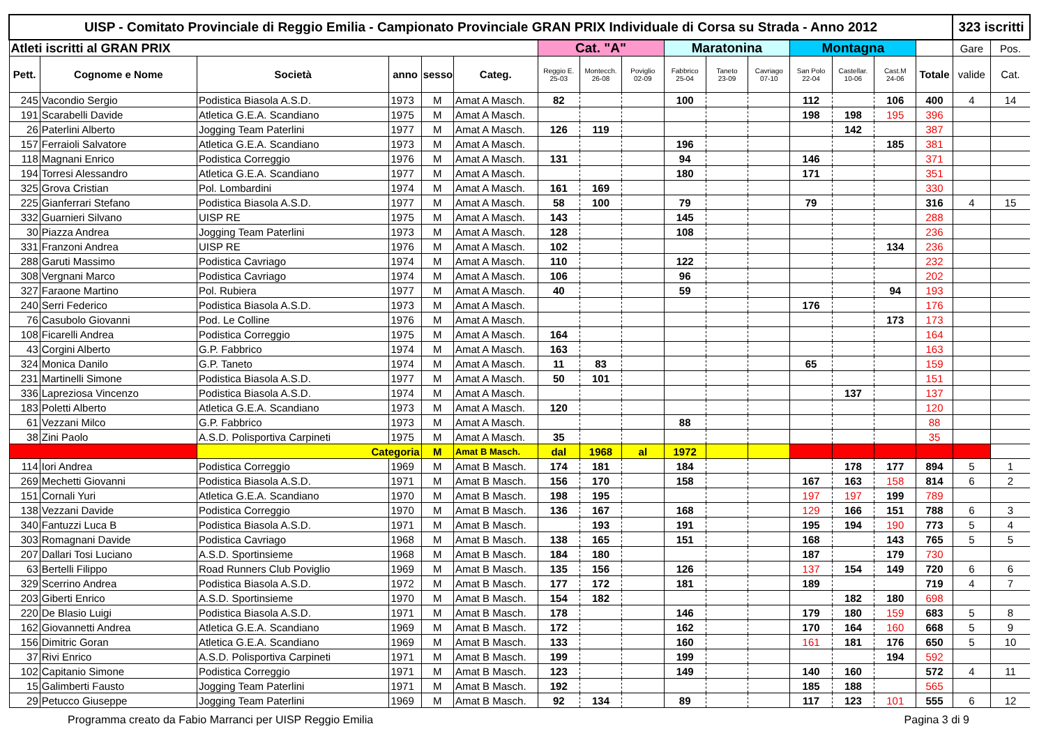| UISP - Comitato Provinciale di Reggio Emilia - Campionato Provinciale GRAN PRIX Individuale di Corsa su Strada - Anno 2012 | | | | | | | | | | | | | | | | 323 iscritti | |
| Atleti iscritti al GRAN PRIX | | | | | | Cat. "A" | | | Maratonina | | | Montagna | | | | Gare | Pos. |
| Pett. | Cognome e Nome | Società | anno | sesso | Categ. | Reggio E. 25-03 | Montecch. 26-08 | Poviglio 02-09 | Fabbrico 25-04 | Taneto 23-09 | Cavriago 07-10 | San Polo 22-04 | Castellar. 10-06 | Cast.M 24-06 | Totale | valide | Cat. |
| 245 | Vacondio Sergio | Podistica Biasola A.S.D. | 1973 | M | Amat A Masch. | 82 | | | 100 | | | 112 | | 106 | 400 | 4 | 14 |
| 191 | Scarabelli Davide | Atletica G.E.A. Scandiano | 1975 | M | Amat A Masch. | | | | | | | 198 | 198 | 195 | 396 | | |
| 26 | Paterlini Alberto | Jogging Team Paterlini | 1977 | M | Amat A Masch. | 126 | 119 | | | | | | 142 | | 387 | | |
| 157 | Ferraioli Salvatore | Atletica G.E.A. Scandiano | 1973 | M | Amat A Masch. | | | | 196 | | | | | 185 | 381 | | |
| 118 | Magnani Enrico | Podistica Correggio | 1976 | M | Amat A Masch. | 131 | | | 94 | | | 146 | | | 371 | | |
| 194 | Torresi Alessandro | Atletica G.E.A. Scandiano | 1977 | M | Amat A Masch. | | | | 180 | | | 171 | | | 351 | | |
| 325 | Grova Cristian | Pol. Lombardini | 1974 | M | Amat A Masch. | 161 | 169 | | | | | | | | 330 | | |
| 225 | Gianferrari Stefano | Podistica Biasola A.S.D. | 1977 | M | Amat A Masch. | 58 | 100 | | 79 | | | 79 | | | 316 | 4 | 15 |
| 332 | Guarnieri Silvano | UISP RE | 1975 | M | Amat A Masch. | 143 | | | 145 | | | | | | 288 | | |
| 30 | Piazza Andrea | Jogging Team Paterlini | 1973 | M | Amat A Masch. | 128 | | | 108 | | | | | | 236 | | |
| 331 | Franzoni Andrea | UISP RE | 1976 | M | Amat A Masch. | 102 | | | | | | | | 134 | 236 | | |
| 288 | Garuti Massimo | Podistica Cavriago | 1974 | M | Amat A Masch. | 110 | | | 122 | | | | | | 232 | | |
| 308 | Vergnani Marco | Podistica Cavriago | 1974 | M | Amat A Masch. | 106 | | | 96 | | | | | | 202 | | |
| 327 | Faraone Martino | Pol. Rubiera | 1977 | M | Amat A Masch. | 40 | | | 59 | | | | | 94 | 193 | | |
| 240 | Serri Federico | Podistica Biasola A.S.D. | 1973 | M | Amat A Masch. | | | | | | | 176 | | | 176 | | |
| 76 | Casubolo Giovanni | Pod. Le Colline | 1976 | M | Amat A Masch. | | | | | | | | | 173 | 173 | | |
| 108 | Ficarelli Andrea | Podistica Correggio | 1975 | M | Amat A Masch. | 164 | | | | | | | | | 164 | | |
| 43 | Corgini Alberto | G.P. Fabbrico | 1974 | M | Amat A Masch. | 163 | | | | | | | | | 163 | | |
| 324 | Monica Danilo | G.P. Taneto | 1974 | M | Amat A Masch. | 11 | 83 | | | | | 65 | | | 159 | | |
| 231 | Martinelli Simone | Podistica Biasola A.S.D. | 1977 | M | Amat A Masch. | 50 | 101 | | | | | | | | 151 | | |
| 336 | Lapreziosa Vincenzo | Podistica Biasola A.S.D. | 1974 | M | Amat A Masch. | | | | | | | | 137 | | 137 | | |
| 183 | Poletti Alberto | Atletica G.E.A. Scandiano | 1973 | M | Amat A Masch. | 120 | | | | | | | | | 120 | | |
| 61 | Vezzani Milco | G.P. Fabbrico | 1973 | M | Amat A Masch. | | | | 88 | | | | | | 88 | | |
| 38 | Zini Paolo | A.S.D. Polisportiva Carpineti | 1975 | M | Amat A Masch. | 35 | | | | | | | | | 35 | | |
| | | Categoria | | M | Amat B Masch. | dal | 1968 | al | 1972 | | | | | | | | |
| 114 | Iori Andrea | Podistica Correggio | 1969 | M | Amat B Masch. | 174 | 181 | | 184 | | | | 178 | 177 | 894 | 5 | 1 |
| 269 | Mechetti Giovanni | Podistica Biasola A.S.D. | 1971 | M | Amat B Masch. | 156 | 170 | | 158 | | | 167 | 163 | 158 | 814 | 6 | 2 |
| 151 | Cornali Yuri | Atletica G.E.A. Scandiano | 1970 | M | Amat B Masch. | 198 | 195 | | | | | 197 | 197 | 199 | 789 | | |
| 138 | Vezzani Davide | Podistica Correggio | 1970 | M | Amat B Masch. | 136 | 167 | | 168 | | | 129 | 166 | 151 | 788 | 6 | 3 |
| 340 | Fantuzzi Luca B | Podistica Biasola A.S.D. | 1971 | M | Amat B Masch. | | 193 | | 191 | | | 195 | 194 | 190 | 773 | 5 | 4 |
| 303 | Romagnani Davide | Podistica Cavriago | 1968 | M | Amat B Masch. | 138 | 165 | | 151 | | | 168 | | 143 | 765 | 5 | 5 |
| 207 | Dallari Tosi Luciano | A.S.D. Sportinsieme | 1968 | M | Amat B Masch. | 184 | 180 | | | | | 187 | | 179 | 730 | | |
| 63 | Bertelli Filippo | Road Runners Club Poviglio | 1969 | M | Amat B Masch. | 135 | 156 | | 126 | | | 137 | 154 | 149 | 720 | 6 | 6 |
| 329 | Scerrino Andrea | Podistica Biasola A.S.D. | 1972 | M | Amat B Masch. | 177 | 172 | | 181 | | | 189 | | | 719 | 4 | 7 |
| 203 | Giberti Enrico | A.S.D. Sportinsieme | 1970 | M | Amat B Masch. | 154 | 182 | | | | | | 182 | 180 | 698 | | |
| 220 | De Blasio Luigi | Podistica Biasola A.S.D. | 1971 | M | Amat B Masch. | 178 | | | 146 | | | 179 | 180 | 159 | 683 | 5 | 8 |
| 162 | Giovannetti Andrea | Atletica G.E.A. Scandiano | 1969 | M | Amat B Masch. | 172 | | | 162 | | | 170 | 164 | 160 | 668 | 5 | 9 |
| 156 | Dimitric Goran | Atletica G.E.A. Scandiano | 1969 | M | Amat B Masch. | 133 | | | 160 | | | 161 | 181 | 176 | 650 | 5 | 10 |
| 37 | Rivi Enrico | A.S.D. Polisportiva Carpineti | 1971 | M | Amat B Masch. | 199 | | | 199 | | | | | 194 | 592 | | |
| 102 | Capitanio Simone | Podistica Correggio | 1971 | M | Amat B Masch. | 123 | | | 149 | | | 140 | 160 | | 572 | 4 | 11 |
| 15 | Galimberti Fausto | Jogging Team Paterlini | 1971 | M | Amat B Masch. | 192 | | | | | | 185 | 188 | | 565 | | |
| 29 | Petucco Giuseppe | Jogging Team Paterlini | 1969 | M | Amat B Masch. | 92 | 134 | | 89 | | | 117 | 123 | 101 | 555 | 6 | 12 |
Programma creato da Fabio Marranci per UISP Reggio Emilia Pagina 3 di 9